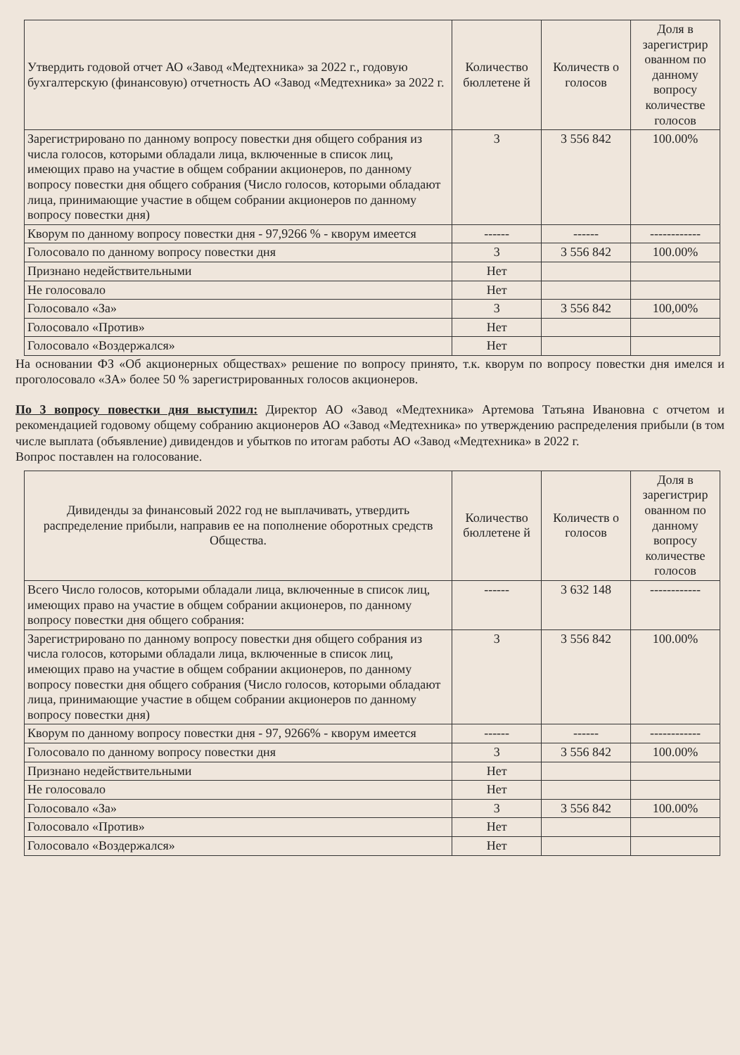| Утвердить годовой отчет АО «Завод «Медтехника» за 2022 г., годовую бухгалтерскую (финансовую) отчетность АО «Завод «Медтехника» за 2022 г. | Количество бюллетене й | Количеств о голосов | Доля в зарегистрир ованном по данному вопросу количестве голосов |
| --- | --- | --- | --- |
| Зарегистрировано по данному вопросу повестки дня общего собрания из числа голосов, которыми обладали лица, включенные в список лиц, имеющих право на участие в общем собрании акционеров, по данному вопросу повестки дня общего собрания (Число голосов, которыми обладают лица, принимающие участие в общем собрании акционеров по данному вопросу повестки дня) | 3 | 3 556 842 | 100.00% |
| Кворум по данному вопросу повестки дня - 97,9266 % - кворум имеется | ------ | ------ | ------------ |
| Голосовало по данному вопросу повестки дня | 3 | 3 556 842 | 100.00% |
| Признано недействительными | Нет | | |
| Не голосовало | Нет | | |
| Голосовало «За» | 3 | 3 556 842 | 100,00% |
| Голосовало «Против» | Нет | | |
| Голосовало «Воздержался» | Нет | | |
На основании ФЗ «Об акционерных обществах» решение по вопросу принято, т.к. кворум по вопросу повестки дня имелся и проголосовало «ЗА» более 50 % зарегистрированных голосов акционеров.
По 3 вопросу повестки дня выступил: Директор АО «Завод «Медтехника» Артемова Татьяна Ивановна с отчетом и рекомендацией годовому общему собранию акционеров АО «Завод «Медтехника» по утверждению распределения прибыли (в том числе выплата (объявление) дивидендов и убытков по итогам работы АО «Завод «Медтехника» в 2022 г.
Вопрос поставлен на голосование.
| Дивиденды за финансовый 2022 год не выплачивать, утвердить распределение прибыли, направив ее на пополнение оборотных средств Общества. | Количество бюллетене й | Количеств о голосов | Доля в зарегистрир ованном по данному вопросу количестве голосов |
| --- | --- | --- | --- |
| Всего Число голосов, которыми обладали лица, включенные в список лиц, имеющих право на участие в общем собрании акционеров, по данному вопросу повестки дня общего собрания: | ------ | 3 632 148 | ------------ |
| Зарегистрировано по данному вопросу повестки дня общего собрания из числа голосов, которыми обладали лица, включенные в список лиц, имеющих право на участие в общем собрании акционеров, по данному вопросу повестки дня общего собрания (Число голосов, которыми обладают лица, принимающие участие в общем собрании акционеров по данному вопросу повестки дня) | 3 | 3 556 842 | 100.00% |
| Кворум по данному вопросу повестки дня - 97, 9266% - кворум имеется | ------ | ------ | ------------ |
| Голосовало по данному вопросу повестки дня | 3 | 3 556 842 | 100.00% |
| Признано недействительными | Нет | | |
| Не голосовало | Нет | | |
| Голосовало «За» | 3 | 3 556 842 | 100.00% |
| Голосовало «Против» | Нет | | |
| Голосовало «Воздержался» | Нет | | |